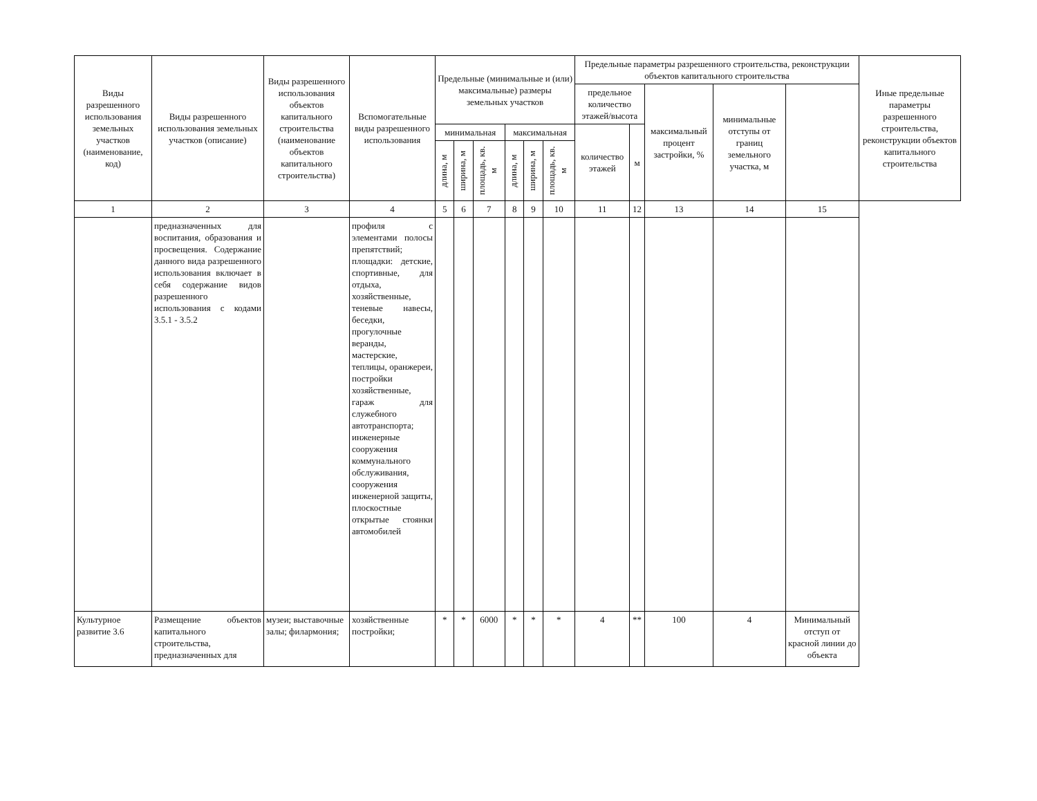| Виды разрешенного использования земельных участков (наименование, код) | Виды разрешенного использования земельных участков (описание) | Виды разрешенного использования объектов капитального строительства (наименование объектов капитального строительства) | Вспомогательные виды разрешенного использования | Предельные (минимальные и (или) максимальные) размеры земельных участков | | | | | | Предельные параметры разрешенного строительства, реконструкции объектов капитального строительства | | | | | Иные предельные параметры разрешенного строительства, реконструкции объектов капитального строительства |
| --- | --- | --- | --- | --- | --- | --- | --- | --- | --- | --- | --- | --- | --- | --- | --- |
| | | | | | | | | | | предельное количество этажей/высота | | максимальный процент застройки, % | минимальные отступы от границ земельного участка, м | | |
| | | | | минимальная | | | максимальная | | | количество этажей | м | | | | |
| | | | | длина, м | ширина, м | площадь, кв. м | длина, м | ширина, м | площадь, кв. м | | | | | | |
| 1 | 2 | 3 | 4 | 5 | 6 | 7 | 8 | 9 | 10 | 11 | 12 | 13 | 14 | 15 | |
| | предназначенных для воспитания, образования и просвещения. Содержание данного вида разрешенного использования включает в себя содержание видов разрешенного использования с кодами 3.5.1 - 3.5.2 | | профиля с элементами полосы препятствий; площадки: детские, спортивные, для отдыха, хозяйственные, теневые навесы, беседки, прогулочные веранды, мастерские, теплицы, оранжереи, постройки хозяйственные, гараж для служебного автотранспорта; инженерные сооружения коммунального обслуживания, сооружения инженерной защиты, плоскостные открытые стоянки автомобилей | | | | | | | | | | | | |
| Культурное развитие 3.6 | Размещение объектов капитального строительства, предназначенных для | музеи; выставочные залы; филармония; | хозяйственные постройки; | * | * | 6000 | * | * | * | 4 | ** | 100 | 4 | Минимальный отступ от красной линии до объекта | |